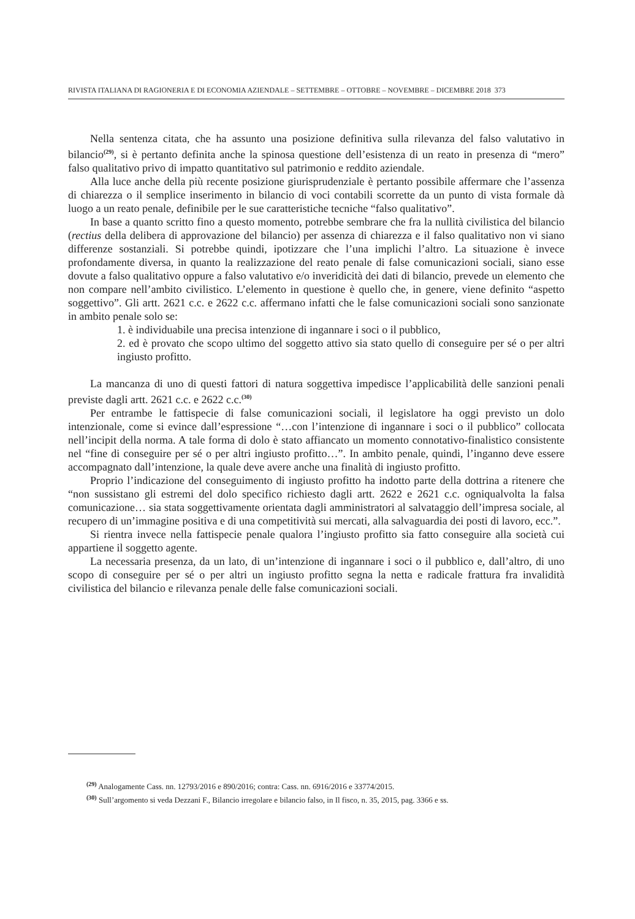RIVISTA ITALIANA DI RAGIONERIA E DI ECONOMIA AZIENDALE – SETTEMBRE – OTTOBRE – NOVEMBRE – DICEMBRE 2018 373
Nella sentenza citata, che ha assunto una posizione definitiva sulla rilevanza del falso valutativo in bilancio<sup>(29)</sup>, si è pertanto definita anche la spinosa questione dell’esistenza di un reato in presenza di “mero” falso qualitativo privo di impatto quantitativo sul patrimonio e reddito aziendale.
Alla luce anche della più recente posizione giurisprudenziale è pertanto possibile affermare che l’assenza di chiarezza o il semplice inserimento in bilancio di voci contabili scorrette da un punto di vista formale dà luogo a un reato penale, definibile per le sue caratteristiche tecniche “falso qualitativo”.
In base a quanto scritto fino a questo momento, potrebbe sembrare che fra la nullità civilistica del bilancio (rectius della delibera di approvazione del bilancio) per assenza di chiarezza e il falso qualitativo non vi siano differenze sostanziali. Si potrebbe quindi, ipotizzare che l’una implichi l’altro. La situazione è invece profondamente diversa, in quanto la realizzazione del reato penale di false comunicazioni sociali, siano esse dovute a falso qualitativo oppure a falso valutativo e/o inveridicità dei dati di bilancio, prevede un elemento che non compare nell’ambito civilistico. L’elemento in questione è quello che, in genere, viene definito “aspetto soggettivo”. Gli artt. 2621 c.c. e 2622 c.c. affermano infatti che le false comunicazioni sociali sono sanzionate in ambito penale solo se:
1. è individuabile una precisa intenzione di ingannare i soci o il pubblico,
2. ed è provato che scopo ultimo del soggetto attivo sia stato quello di conseguire per sé o per altri ingiusto profitto.
La mancanza di uno di questi fattori di natura soggettiva impedisce l’applicabilità delle sanzioni penali previste dagli artt. 2621 c.c. e 2622 c.c.<sup>(30)</sup>
Per entrambe le fattispecie di false comunicazioni sociali, il legislatore ha oggi previsto un dolo intenzionale, come si evince dall’espressione “…con l’intenzione di ingannare i soci o il pubblico” collocata nell’incipit della norma. A tale forma di dolo è stato affiancato un momento connotativo-finalistico consistente nel “fine di conseguire per sé o per altri ingiusto profitto…”. In ambito penale, quindi, l’inganno deve essere accompagnato dall’intenzione, la quale deve avere anche una finalità di ingiusto profitto.
Proprio l’indicazione del conseguimento di ingiusto profitto ha indotto parte della dottrina a ritenere che “non sussistano gli estremi del dolo specifico richiesto dagli artt. 2622 e 2621 c.c. ogniqualvolta la falsa comunicazione… sia stata soggettivamente orientata dagli amministratori al salvataggio dell’impresa sociale, al recupero di un’immagine positiva e di una competitività sui mercati, alla salvaguardia dei posti di lavoro, ecc.”.
Si rientra invece nella fattispecie penale qualora l’ingiusto profitto sia fatto conseguire alla società cui appartiene il soggetto agente.
La necessaria presenza, da un lato, di un’intenzione di ingannare i soci o il pubblico e, dall’altro, di uno scopo di conseguire per sé o per altri un ingiusto profitto segna la netta e radicale frattura fra invalidità civilistica del bilancio e rilevanza penale delle false comunicazioni sociali.
<sup>(29)</sup> Analogamente Cass. nn. 12793/2016 e 890/2016; contra: Cass. nn. 6916/2016 e 33774/2015.
<sup>(30)</sup> Sull’argomento si veda Dezzani F., Bilancio irregolare e bilancio falso, in Il fisco, n. 35, 2015, pag. 3366 e ss.